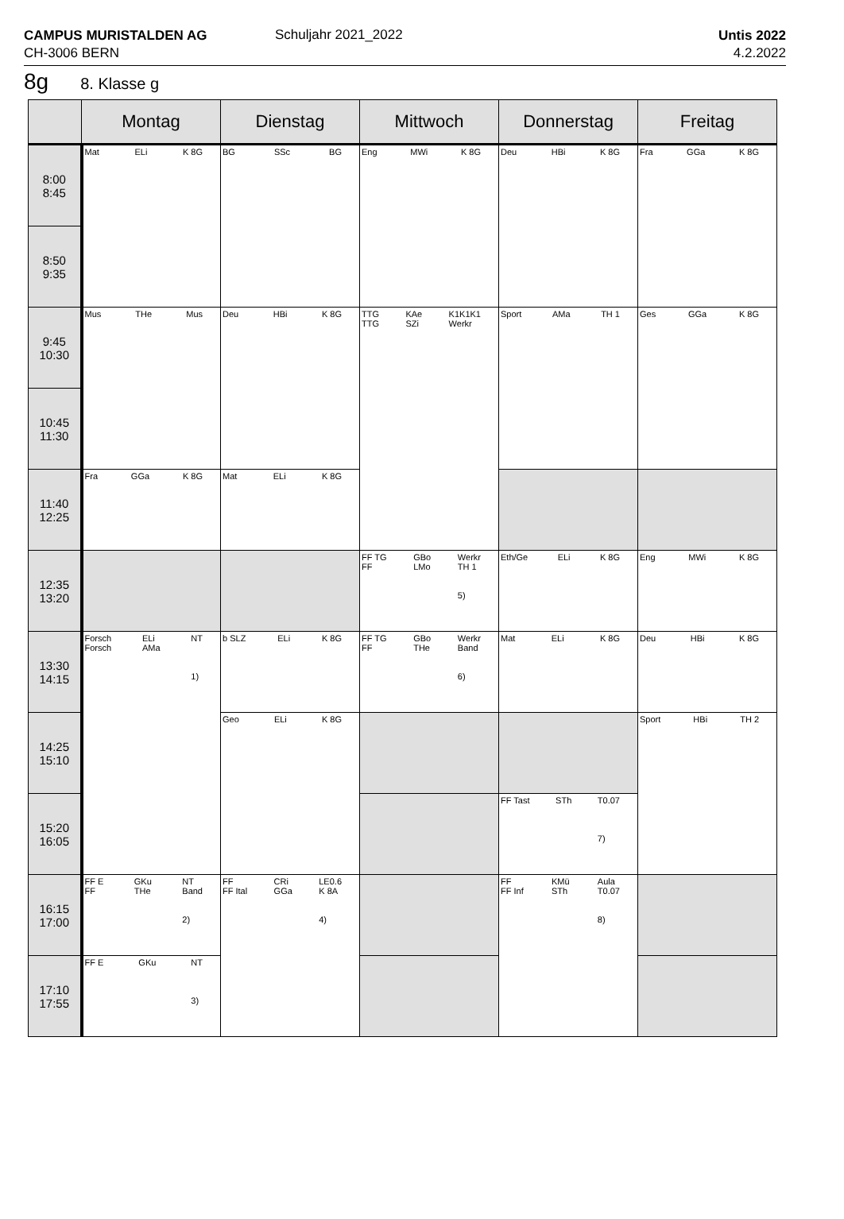CAMPUS MURISTALDEN AG
CH-3006 BERN
Schuljahr 2021_2022
Untis 2022
4.2.2022
8g 8. Klasse g
| | Montag | Dienstag | Mittwoch | Donnerstag | Freitag |
| --- | --- | --- | --- | --- | --- |
| 8:00 8:45 | Mat ELi K 8G | BG SSc BG | Eng MWi K 8G | Deu HBi K 8G | Fra GGa K 8G |
| 8:50 9:35 | | | | | |
| 9:45 10:30 | Mus THe Mus | Deu HBi K 8G | TTG TTG KAe SZi K1K1K1 Werkr | Sport AMa TH 1 | Ges GGa K 8G |
| 10:45 11:30 | | | | | |
| 11:40 12:25 | Fra GGa K 8G | Mat ELi K 8G | | | |
| 12:35 13:20 | | | FF TG FF GBo LMo Werkr TH 1 5) | Eth/Ge ELi K 8G | Eng MWi K 8G |
| 13:30 14:15 | Forsch Forsch ELi AMa NT 1) | b SLZ ELi K 8G | FF TG FF GBo THe Werkr Band 6) | Mat ELi K 8G | Deu HBi K 8G |
| 14:25 15:10 | | Geo ELi K 8G | | | Sport HBi TH 2 |
| 15:20 16:05 | | | | FF Tast STh T0.07 7) | |
| 16:15 17:00 | FF E FF GKu THe NT Band 2) | FF FF Ital CRi GGa LE0.6 K 8A 4) | | FF FF Inf KMü STh Aula T0.07 8) | |
| 17:10 17:55 | FF E GKu NT 3) | | | | |